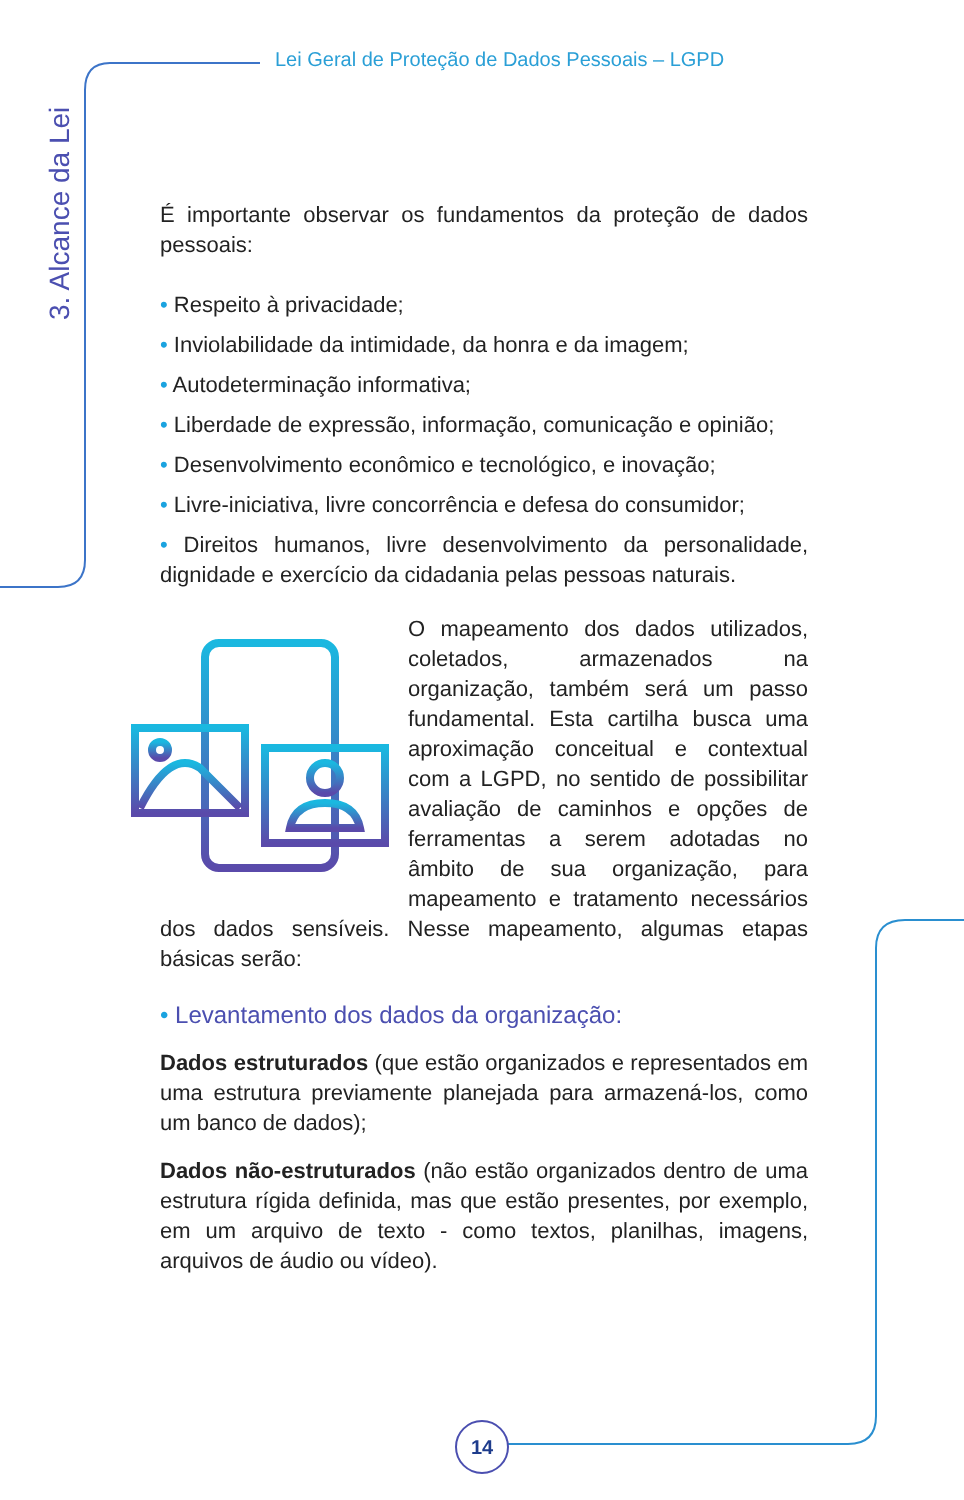Lei Geral de Proteção de Dados Pessoais – LGPD
3. Alcance da Lei
É importante observar os fundamentos da proteção de dados pessoais:
• Respeito à privacidade;
• Inviolabilidade da intimidade, da honra e da imagem;
• Autodeterminação informativa;
• Liberdade de expressão, informação, comunicação e opinião;
• Desenvolvimento econômico e tecnológico, e inovação;
• Livre-iniciativa, livre concorrência e defesa do consumidor;
• Direitos humanos, livre desenvolvimento da personalidade, dignidade e exercício da cidadania pelas pessoas naturais.
O mapeamento dos dados utilizados, coletados, armazenados na organização, também será um passo fundamental. Esta cartilha busca uma aproximação conceitual e contextual com a LGPD, no sentido de possibilitar avaliação de caminhos e opções de ferramentas a serem adotadas no âmbito de sua organização, para mapeamento e tratamento necessários dos dados sensíveis. Nesse mapeamento, algumas etapas básicas serão:
• Levantamento dos dados da organização:
Dados estruturados (que estão organizados e representados em uma estrutura previamente planejada para armazená-los, como um banco de dados);
Dados não-estruturados (não estão organizados dentro de uma estrutura rígida definida, mas que estão presentes, por exemplo, em um arquivo de texto - como textos, planilhas, imagens, arquivos de áudio ou vídeo).
14